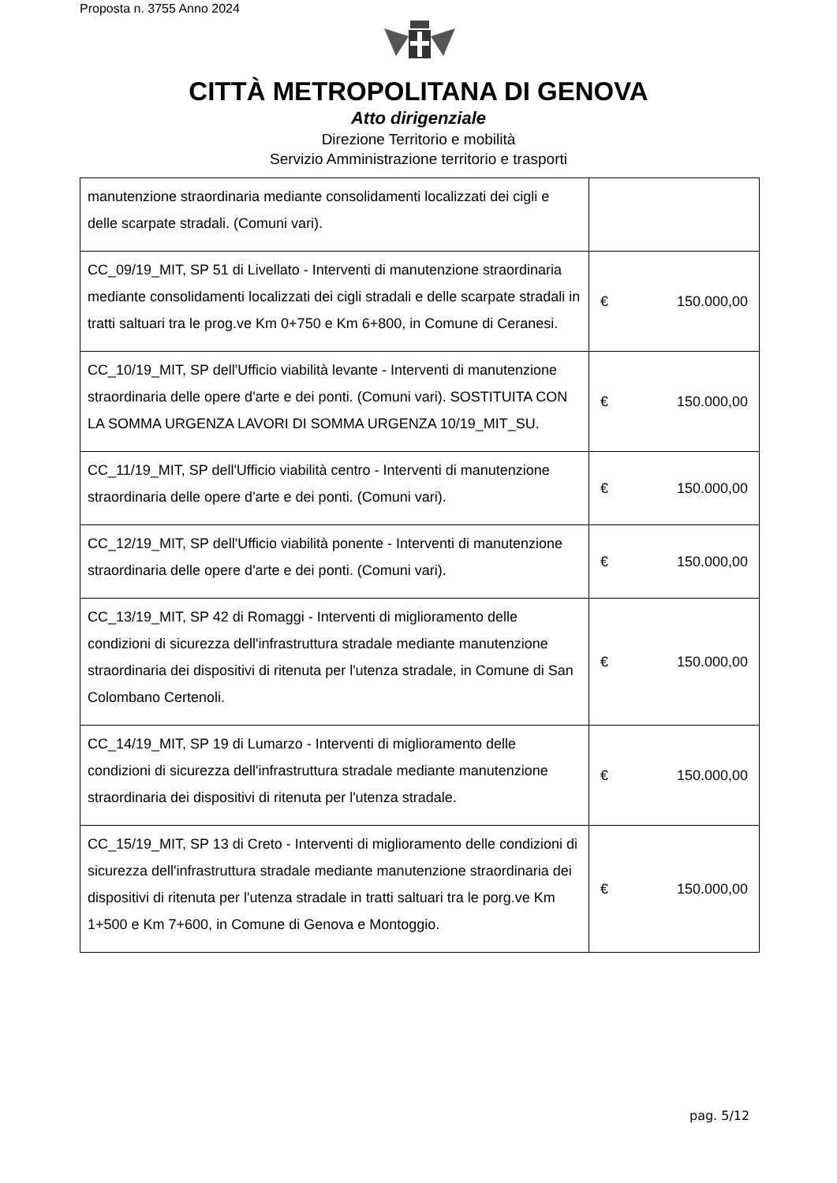Proposta n. 3755 Anno 2024
CITTÀ METROPOLITANA DI GENOVA
Atto dirigenziale
Direzione Territorio e mobilità
Servizio Amministrazione territorio e trasporti
| manutenzione straordinaria mediante consolidamenti localizzati dei cigli e delle scarpate stradali. (Comuni vari). | |
| CC_09/19_MIT, SP 51 di Livellato - Interventi di manutenzione straordinaria mediante consolidamenti localizzati dei cigli stradali e delle scarpate stradali in tratti saltuari tra le prog.ve Km 0+750 e Km 6+800, in Comune di Ceranesi. | € 150.000,00 |
| CC_10/19_MIT, SP dell'Ufficio viabilità levante - Interventi di manutenzione straordinaria delle opere d'arte e dei ponti. (Comuni vari). SOSTITUITA CON LA SOMMA URGENZA LAVORI DI SOMMA URGENZA 10/19_MIT_SU. | € 150.000,00 |
| CC_11/19_MIT, SP dell'Ufficio viabilità centro - Interventi di manutenzione straordinaria delle opere d'arte e dei ponti. (Comuni vari). | € 150.000,00 |
| CC_12/19_MIT, SP dell'Ufficio viabilità ponente - Interventi di manutenzione straordinaria delle opere d'arte e dei ponti. (Comuni vari). | € 150.000,00 |
| CC_13/19_MIT, SP 42 di Romaggi - Interventi di miglioramento delle condizioni di sicurezza dell'infrastruttura stradale mediante manutenzione straordinaria dei dispositivi di ritenuta per l'utenza stradale, in Comune di San Colombano Certenoli. | € 150.000,00 |
| CC_14/19_MIT, SP 19 di Lumarzo - Interventi di miglioramento delle condizioni di sicurezza dell'infrastruttura stradale mediante manutenzione straordinaria dei dispositivi di ritenuta per l'utenza stradale. | € 150.000,00 |
| CC_15/19_MIT, SP 13 di Creto - Interventi di miglioramento delle condizioni di sicurezza dell'infrastruttura stradale mediante manutenzione straordinaria dei dispositivi di ritenuta per l'utenza stradale in tratti saltuari tra le porg.ve Km 1+500 e Km 7+600, in Comune di Genova e Montoggio. | € 150.000,00 |
pag. 5/12